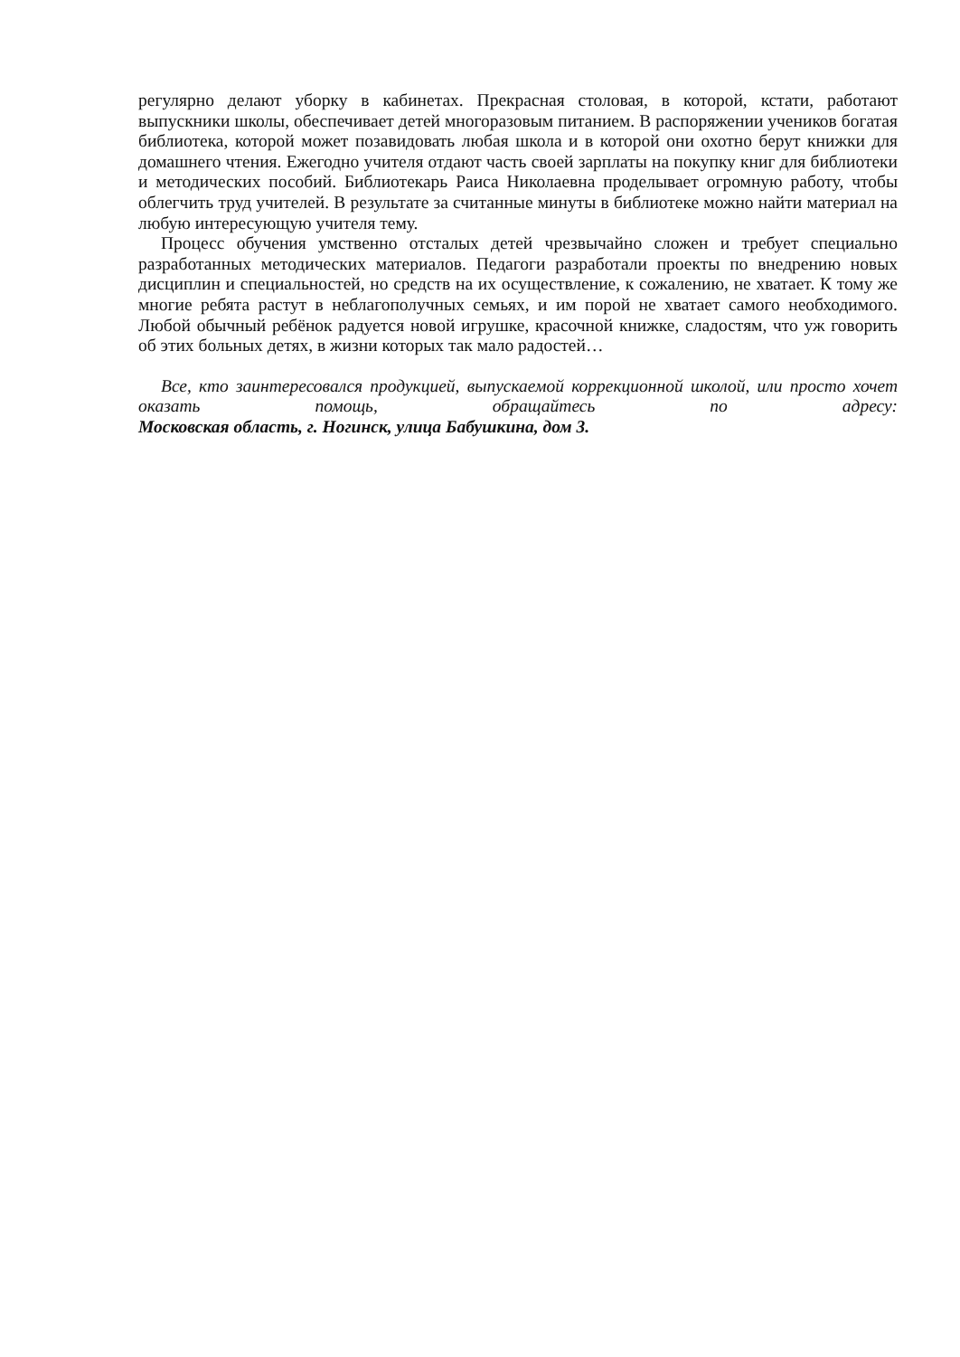регулярно делают уборку в кабинетах. Прекрасная столовая, в которой, кстати, работают выпускники школы, обеспечивает детей многоразовым питанием. В распоряжении учеников богатая библиотека, которой может позавидовать любая школа и в которой они охотно берут книжки для домашнего чтения. Ежегодно учителя отдают часть своей зарплаты на покупку книг для библиотеки и методических пособий. Библиотекарь Раиса Николаевна проделывает огромную работу, чтобы облегчить труд учителей. В результате за считанные минуты в библиотеке можно найти материал на любую интересующую учителя тему.
Процесс обучения умственно отсталых детей чрезвычайно сложен и требует специально разработанных методических материалов. Педагоги разработали проекты по внедрению новых дисциплин и специальностей, но средств на их осуществление, к сожалению, не хватает. К тому же многие ребята растут в неблагополучных семьях, и им порой не хватает самого необходимого. Любой обычный ребёнок радуется новой игрушке, красочной книжке, сладостям, что уж говорить об этих больных детях, в жизни которых так мало радостей…
Все, кто заинтересовался продукцией, выпускаемой коррекционной школой, или просто хочет оказать помощь, обращайтесь по адресу:
Московская область, г. Ногинск, улица Бабушкина, дом 3.